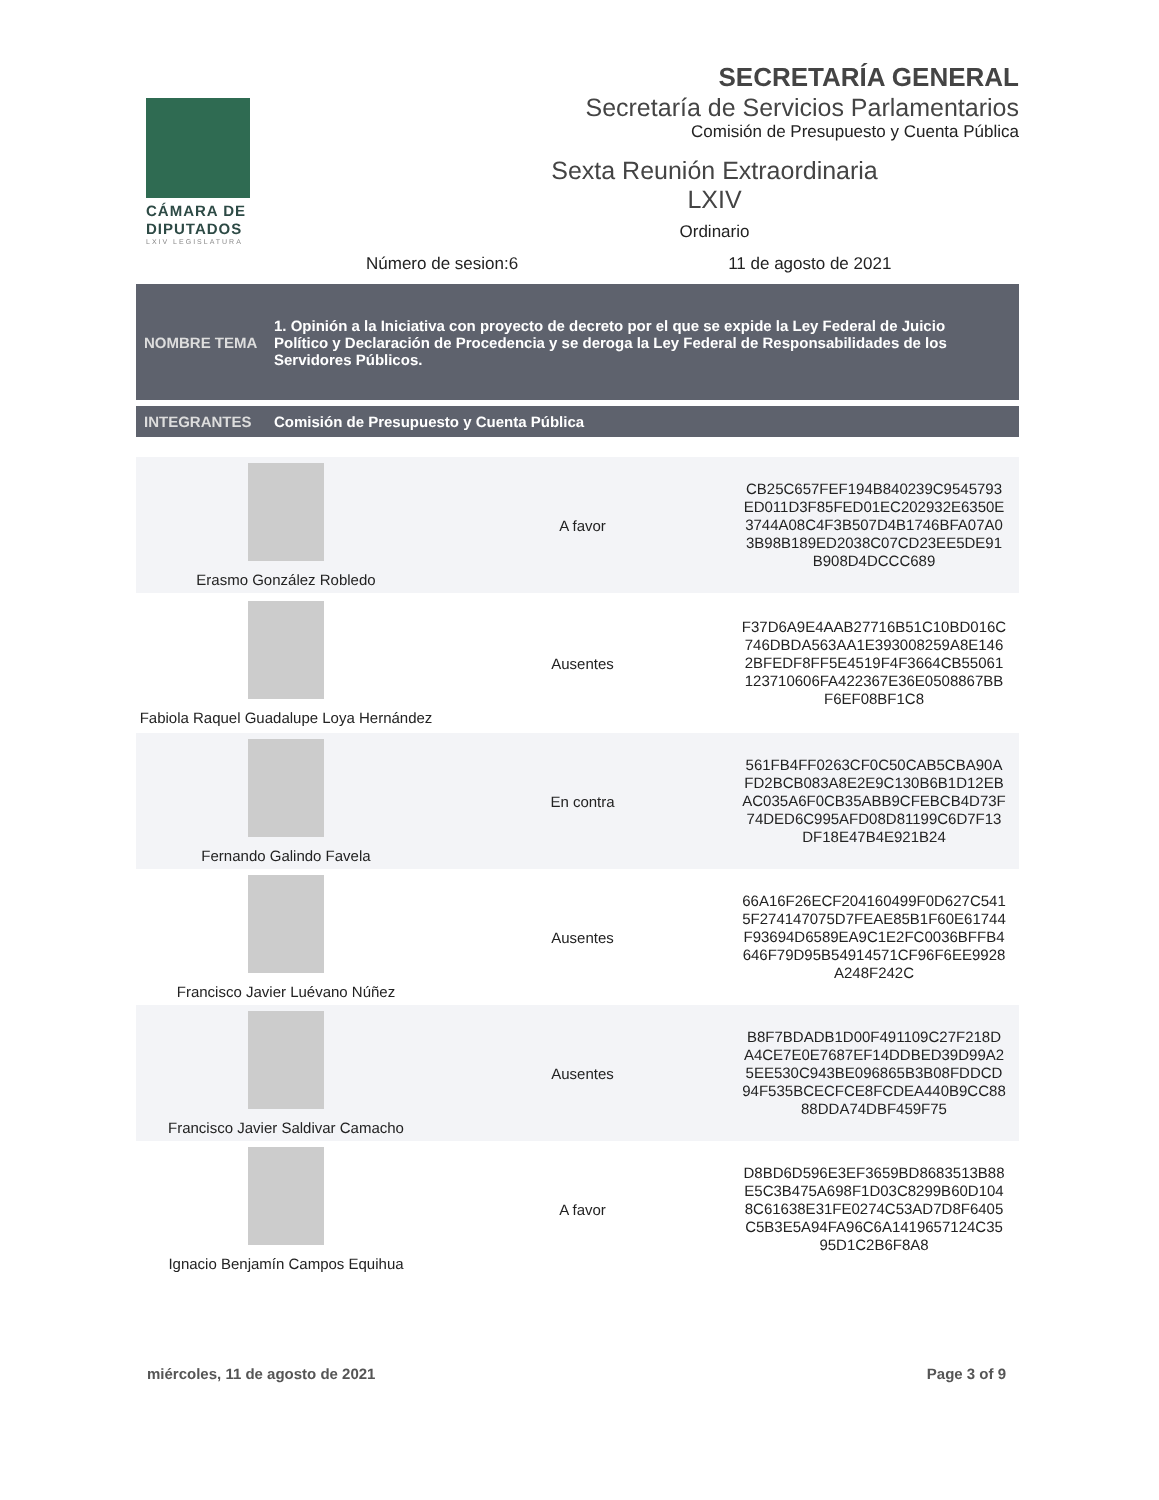CÁMARA DE DIPUTADOS
LXIV LEGISLATURA
SECRETARÍA GENERAL
Secretaría de Servicios Parlamentarios
Comisión de Presupuesto y Cuenta Pública
Sexta Reunión Extraordinaria
LXIV
Ordinario
Número de sesion:6 11 de agosto de 2021
NOMBRE TEMA
1. Opinión a la Iniciativa con proyecto de decreto por el que se expide la Ley Federal de Juicio Político y Declaración de Procedencia y se deroga la Ley Federal de Responsabilidades de los Servidores Públicos.
INTEGRANTES
Comisión de Presupuesto y Cuenta Pública
| Erasmo González Robledo | A favor | CB25C657FEF194B840239C9545793 ED011D3F85FED01EC202932E6350E 3744A08C4F3B507D4B1746BFA07A0 3B98B189ED2038C07CD23EE5DE91 B908D4DCCC689 |
| Fabiola Raquel Guadalupe Loya Hernández | Ausentes | F37D6A9E4AAB27716B51C10BD016C 746DBDA563AA1E393008259A8E146 2BFEDF8FF5E4519F4F3664CB55061 123710606FA422367E36E0508867BB F6EF08BF1C8 |
| Fernando Galindo Favela | En contra | 561FB4FF0263CF0C50CAB5CBA90A FD2BCB083A8E2E9C130B6B1D12EB AC035A6F0CB35ABB9CFEBCB4D73F 74DED6C995AFD08D81199C6D7F13 DF18E47B4E921B24 |
| Francisco Javier Luévano Núñez | Ausentes | 66A16F26ECF204160499F0D627C541 5F274147075D7FEAE85B1F60E61744 F93694D6589EA9C1E2FC0036BFFB4 646F79D95B54914571CF96F6EE9928 A248F242C |
| Francisco Javier Saldivar Camacho | Ausentes | B8F7BDADB1D00F491109C27F218D A4CE7E0E7687EF14DDBED39D99A2 5EE530C943BE096865B3B08FDDCD 94F535BCECFCE8FCDEA440B9CC88 88DDA74DBF459F75 |
| Ignacio Benjamín Campos Equihua | A favor | D8BD6D596E3EF3659BD8683513B88 E5C3B475A698F1D03C8299B60D104 8C61638E31FE0274C53AD7D8F6405 C5B3E5A94FA96C6A1419657124C35 95D1C2B6F8A8 |
miércoles, 11 de agosto de 2021 Page 3 of 9